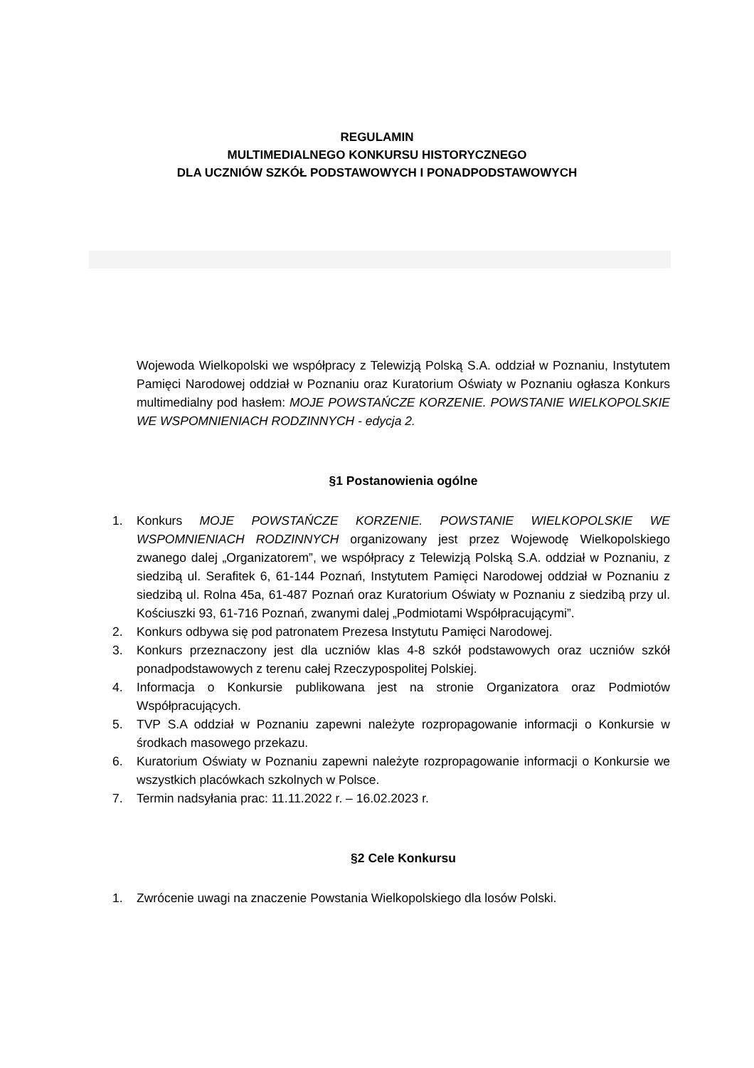REGULAMIN
MULTIMEDIALNEGO KONKURSU HISTORYCZNEGO
DLA UCZNIÓW SZKÓŁ PODSTAWOWYCH I PONADPODSTAWOWYCH
Wojewoda Wielkopolski we współpracy z Telewizją Polską S.A. oddział w Poznaniu, Instytutem Pamięci Narodowej oddział w Poznaniu oraz Kuratorium Oświaty w Poznaniu ogłasza Konkurs multimedialny pod hasłem: MOJE POWSTAŃCZE KORZENIE. POWSTANIE WIELKOPOLSKIE WE WSPOMNIENIACH RODZINNYCH - edycja 2.
§1 Postanowienia ogólne
1. Konkurs MOJE POWSTAŃCZE KORZENIE. POWSTANIE WIELKOPOLSKIE WE WSPOMNIENIACH RODZINNYCH organizowany jest przez Wojewodę Wielkopolskiego zwanego dalej „Organizatorem”, we współpracy z Telewizją Polską S.A. oddział w Poznaniu, z siedzibą ul. Serafitek 6, 61-144 Poznań, Instytutem Pamięci Narodowej oddział w Poznaniu z siedzibą ul. Rolna 45a, 61-487 Poznań oraz Kuratorium Oświaty w Poznaniu z siedzibą przy ul. Kościuszki 93, 61-716 Poznań, zwanymi dalej „Podmiotami Współpracującymi”.
2. Konkurs odbywa się pod patronatem Prezesa Instytutu Pamięci Narodowej.
3. Konkurs przeznaczony jest dla uczniów klas 4-8 szkół podstawowych oraz uczniów szkół ponadpodstawowych z terenu całej Rzeczypospolitej Polskiej.
4. Informacja o Konkursie publikowana jest na stronie Organizatora oraz Podmiotów Współpracujących.
5. TVP S.A oddział w Poznaniu zapewni należyte rozpropagowanie informacji o Konkursie w środkach masowego przekazu.
6. Kuratorium Oświaty w Poznaniu zapewni należyte rozpropagowanie informacji o Konkursie we wszystkich placówkach szkolnych w Polsce.
7. Termin nadsyłania prac: 11.11.2022 r. – 16.02.2023 r.
§2 Cele Konkursu
1. Zwrócenie uwagi na znaczenie Powstania Wielkopolskiego dla losów Polski.